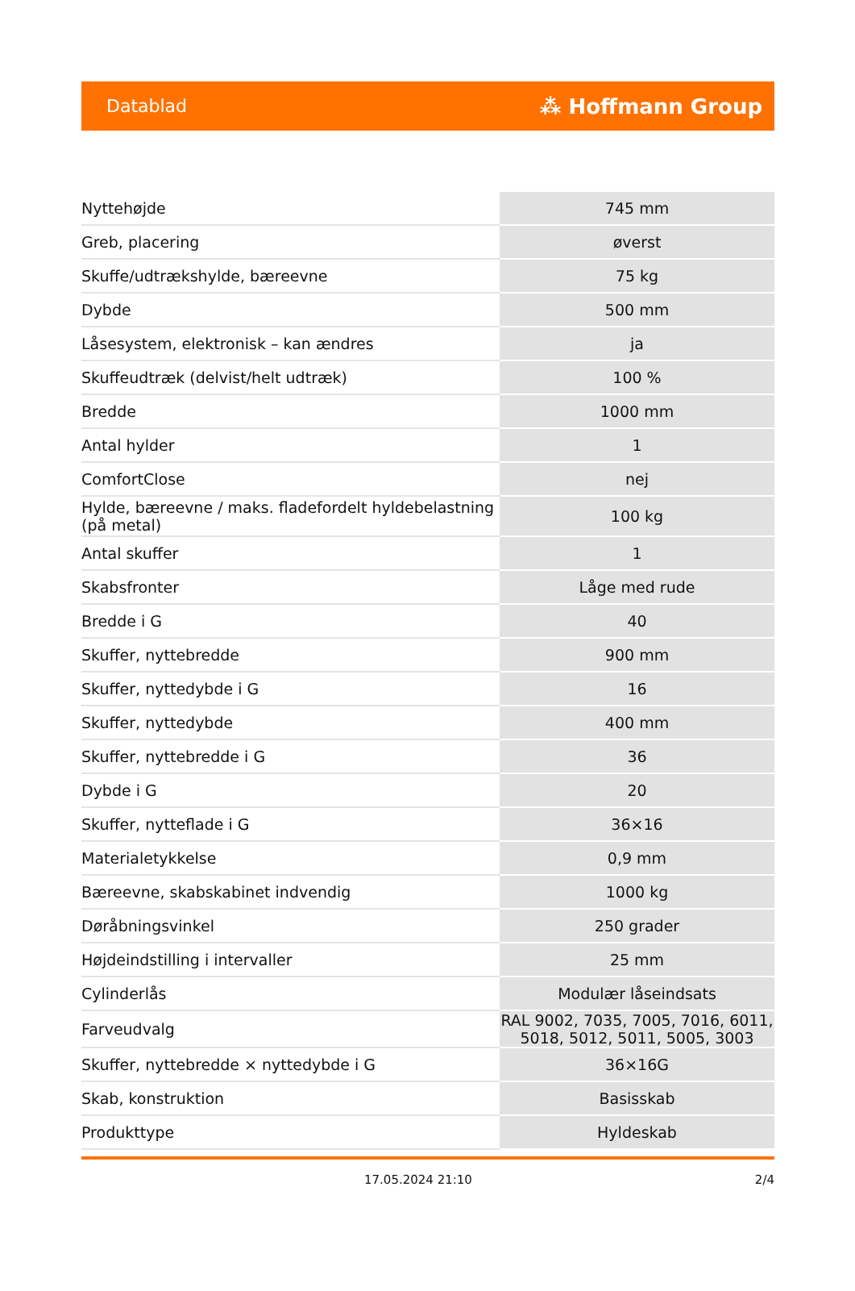Datablad ⁂ Hoffmann Group
| Nyttehøjde | 745 mm |
| Greb, placering | øverst |
| Skuffe/udtrækshylde, bæreevne | 75 kg |
| Dybde | 500 mm |
| Låsesystem, elektronisk – kan ændres | ja |
| Skuffeudtræk (delvist/helt udtræk) | 100 % |
| Bredde | 1000 mm |
| Antal hylder | 1 |
| ComfortClose | nej |
| Hylde, bæreevne / maks. fladefordelt hyldebelastning (på metal) | 100 kg |
| Antal skuffer | 1 |
| Skabsfronter | Låge med rude |
| Bredde i G | 40 |
| Skuffer, nyttebredde | 900 mm |
| Skuffer, nyttedybde i G | 16 |
| Skuffer, nyttedybde | 400 mm |
| Skuffer, nyttebredde i G | 36 |
| Dybde i G | 20 |
| Skuffer, nytteflade i G | 36×16 |
| Materialetykkelse | 0,9 mm |
| Bæreevne, skabskabinet indvendig | 1000 kg |
| Døråbningsvinkel | 250 grader |
| Højdeindstilling i intervaller | 25 mm |
| Cylinderlås | Modulær låseindsats |
| Farveudvalg | RAL 9002, 7035, 7005, 7016, 6011, 5018, 5012, 5011, 5005, 3003 |
| Skuffer, nyttebredde × nyttedybde i G | 36×16G |
| Skab, konstruktion | Basisskab |
| Produkttype | Hyldeskab |
17.05.2024 21:10 2/4